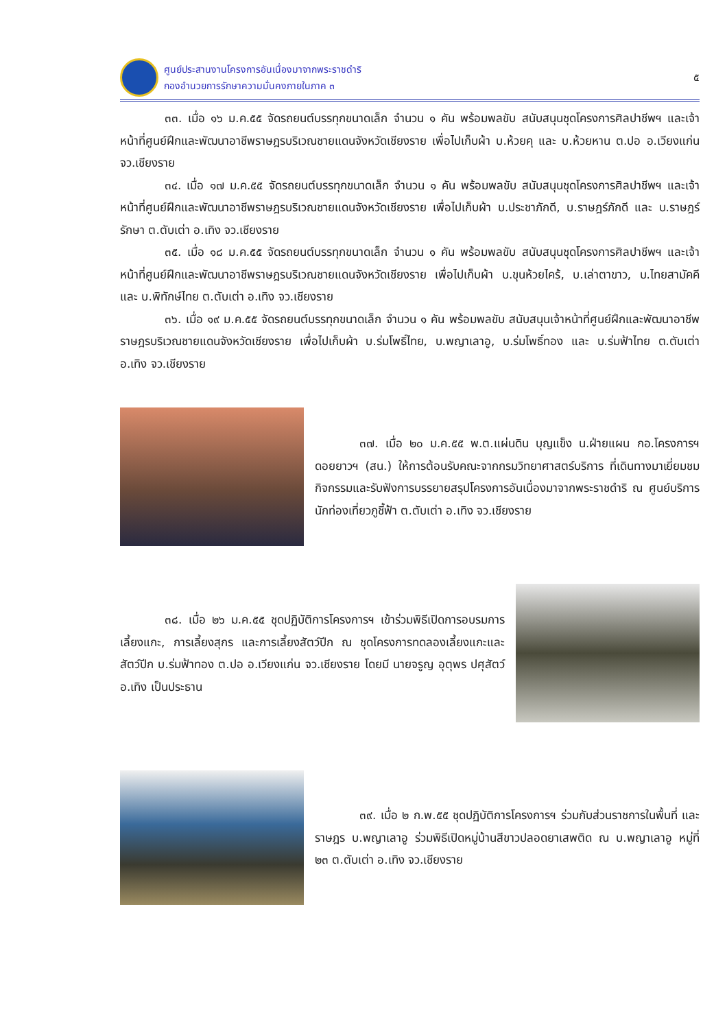ศูนย์ประสานงานโครงการอันเนื่องมาจากพระราชดำริ
กองอำนวยการรักษาความมั่นคงภายในภาค ๓
๕
๓๓. เมื่อ ๑๖ ม.ค.๕๕ จัดรถยนต์บรรทุกขนาดเล็ก จำนวน ๑ คัน พร้อมพลขับ สนับสนุนชุดโครงการศิลปาชีพฯ และเจ้าหน้าที่ศูนย์ฝึกและพัฒนาอาชีพราษฎรบริเวณชายแดนจังหวัดเชียงราย เพื่อไปเก็บผ้า บ.ห้วยคุ และ บ.ห้วยหาน ต.ปอ อ.เวียงแก่น จว.เชียงราย
๓๔. เมื่อ ๑๗ ม.ค.๕๕ จัดรถยนต์บรรทุกขนาดเล็ก จำนวน ๑ คัน พร้อมพลขับ สนับสนุนชุดโครงการศิลปาชีพฯ และเจ้าหน้าที่ศูนย์ฝึกและพัฒนาอาชีพราษฎรบริเวณชายแดนจังหวัดเชียงราย เพื่อไปเก็บผ้า บ.ประชาภักดี, บ.ราษฎร์ภักดี และ บ.ราษฎร์รักษา ต.ตับเต่า อ.เทิง จว.เชียงราย
๓๕. เมื่อ ๑๘ ม.ค.๕๕ จัดรถยนต์บรรทุกขนาดเล็ก จำนวน ๑ คัน พร้อมพลขับ สนับสนุนชุดโครงการศิลปาชีพฯ และเจ้าหน้าที่ศูนย์ฝึกและพัฒนาอาชีพราษฎรบริเวณชายแดนจังหวัดเชียงราย เพื่อไปเก็บผ้า บ.ขุนห้วยไคร้, บ.เล่าตาขาว, บ.ไทยสามัคคี และ บ.พิทักษ์ไทย ต.ตับเต่า อ.เทิง จว.เชียงราย
๓๖. เมื่อ ๑๙ ม.ค.๕๕ จัดรถยนต์บรรทุกขนาดเล็ก จำนวน ๑ คัน พร้อมพลขับ สนับสนุนเจ้าหน้าที่ศูนย์ฝึกและพัฒนาอาชีพราษฎรบริเวณชายแดนจังหวัดเชียงราย เพื่อไปเก็บผ้า บ.ร่มโพธิ์ไทย, บ.พญาเลาอู, บ.ร่มโพธิ์ทอง และ บ.ร่มฟ้าไทย ต.ตับเต่า อ.เทิง จว.เชียงราย
๓๗. เมื่อ ๒๐ ม.ค.๕๕ พ.ต.แผ่นดิน บุญแข็ง น.ฝ่ายแผน กอ.โครงการฯ ดอยยาวฯ (สน.) ให้การต้อนรับคณะจากกรมวิทยาศาสตร์บริการ ที่เดินทางมาเยี่ยมชมกิจกรรมและรับฟังการบรรยายสรุปโครงการอันเนื่องมาจากพระราชดำริ ณ ศูนย์บริการนักท่องเที่ยวภูชี้ฟ้า ต.ตับเต่า อ.เทิง จว.เชียงราย
๓๘. เมื่อ ๒๖ ม.ค.๕๕ ชุดปฏิบัติการโครงการฯ เข้าร่วมพิธีเปิดการอบรมการเลี้ยงแกะ, การเลี้ยงสุกร และการเลี้ยงสัตว์ปีก ณ ชุดโครงการทดลองเลี้ยงแกะและสัตว์ปีก บ.ร่มฟ้าทอง ต.ปอ อ.เวียงแก่น จว.เชียงราย โดยมี นายจรูญ อุตุพร ปศุสัตว์ อ.เทิง เป็นประธาน
๓๙. เมื่อ ๒ ก.พ.๕๕ ชุดปฏิบัติการโครงการฯ ร่วมกับส่วนราชการในพื้นที่ และราษฎร บ.พญาเลาอู ร่วมพิธีเปิดหมู่บ้านสีขาวปลอดยาเสพติด ณ บ.พญาเลาอู หมู่ที่ ๒๓ ต.ตับเต่า อ.เทิง จว.เชียงราย